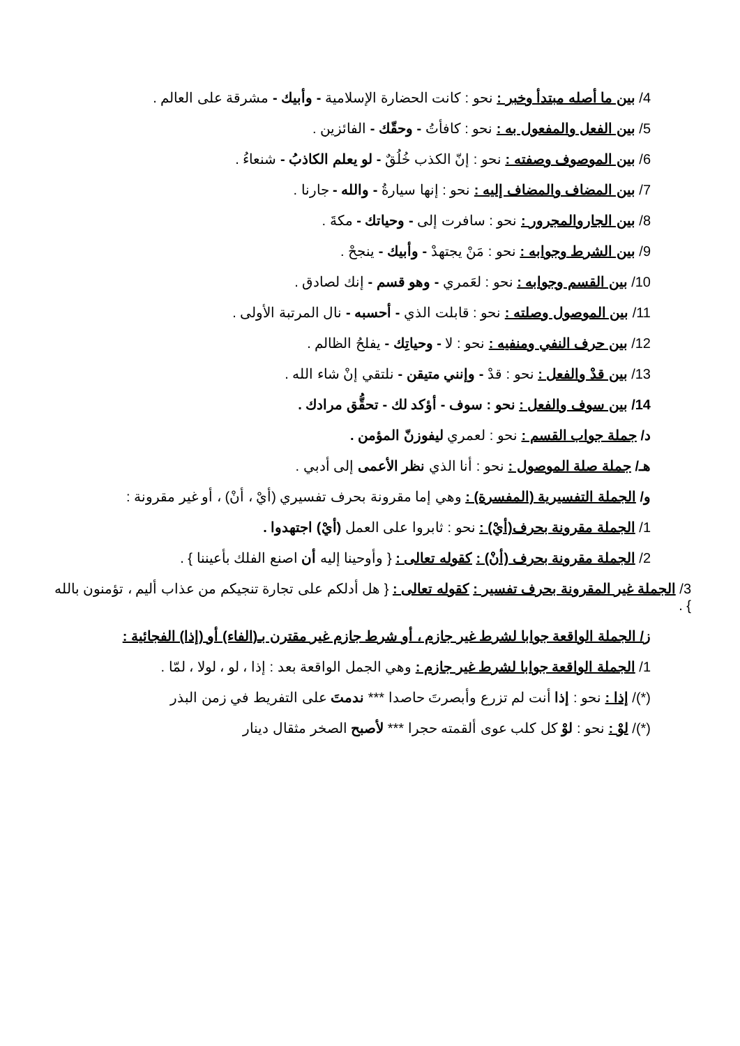4/ بين ما أصله مبتدأ وخبر : نحو : كانت الحضارة الإسلامية - وأبيك - مشرقة على العالم .
5/ بين الفعل والمفعول به : نحو : كافأتُ - وحقّك - الفائزين .
6/ بين الموصوف وصفته : نحو : إنّ الكذب خُلُقٌ - لو يعلم الكاذبُ - شنعاءُ .
7/ بين المضاف والمضاف إليه : نحو : إنها سيارةُ - والله - جارنا .
8/ بين الجاروالمجرور : نحو : سافرت إلى - وحياتك - مكةَ .
9/ بين الشرط وجوابه : نحو : مَنْ يجتهدْ - وأبيك - ينجحْ .
10/ بين القسم وجوابه : نحو : لعَمري - وهو قسم - إنك لصادق .
11/ بين الموصول وصلته : نحو : قابلت الذي - أحسبه - نال المرتبة الأولى .
12/ بين حرف النفي ومنفيه : نحو : لا - وحياتِك - يفلحُ الظالم .
13/ بين قدْ والفعل : نحو : قدْ - وإنني متيقن - نلتقي إنْ شاء الله .
14/ بين سوف والفعل : نحو : سوف - أؤكد لك - تحقُّق مرادك .
د/ جملة جواب القسم : نحو : لعمري ليفوزنّ المؤمن .
هـ/ جملة صلة الموصول : نحو : أنا الذي نظر الأعمى إلى أدبي .
و/ الجملة التفسيرية (المفسرة) : وهي إما مقرونة بحرف تفسيري (أيْ ، أنْ) ، أو غير مقرونة :
1/ الجملة مقرونة بحرف(أيْ) : نحو : ثابروا على العمل (أيْ) اجتهدوا .
2/ الجملة مقرونة بحرف (أنْ) : كقوله تعالى : { وأوحينا إليه أن اصنع الفلك بأعيننا } .
3/ الجملة غير المقرونة بحرف تفسير : كقوله تعالى : { هل أدلكم على تجارة تنجيكم من عذاب أليم ، تؤمنون بالله } .
ز/ الجملة الواقعة جوابا لشرط غير جازم ، أو شرط جازم غير مقترن بـ(الفاء) أو (إذا) الفجائية :
1/ الجملة الواقعة جوابا لشرط غير جازم : وهي الجمل الواقعة بعد : إذا ، لو ، لولا ، لمّا .
(*)/ إذا : نحو : إذا أنت لم تزرع وأبصرتَ حاصدا *** ندمتَ على التفريط في زمن البذر
(*)/ لوْ : نحو : لوْ كل كلب عوى ألقمته حجرا *** لأصبح الصخر مثقال دينار